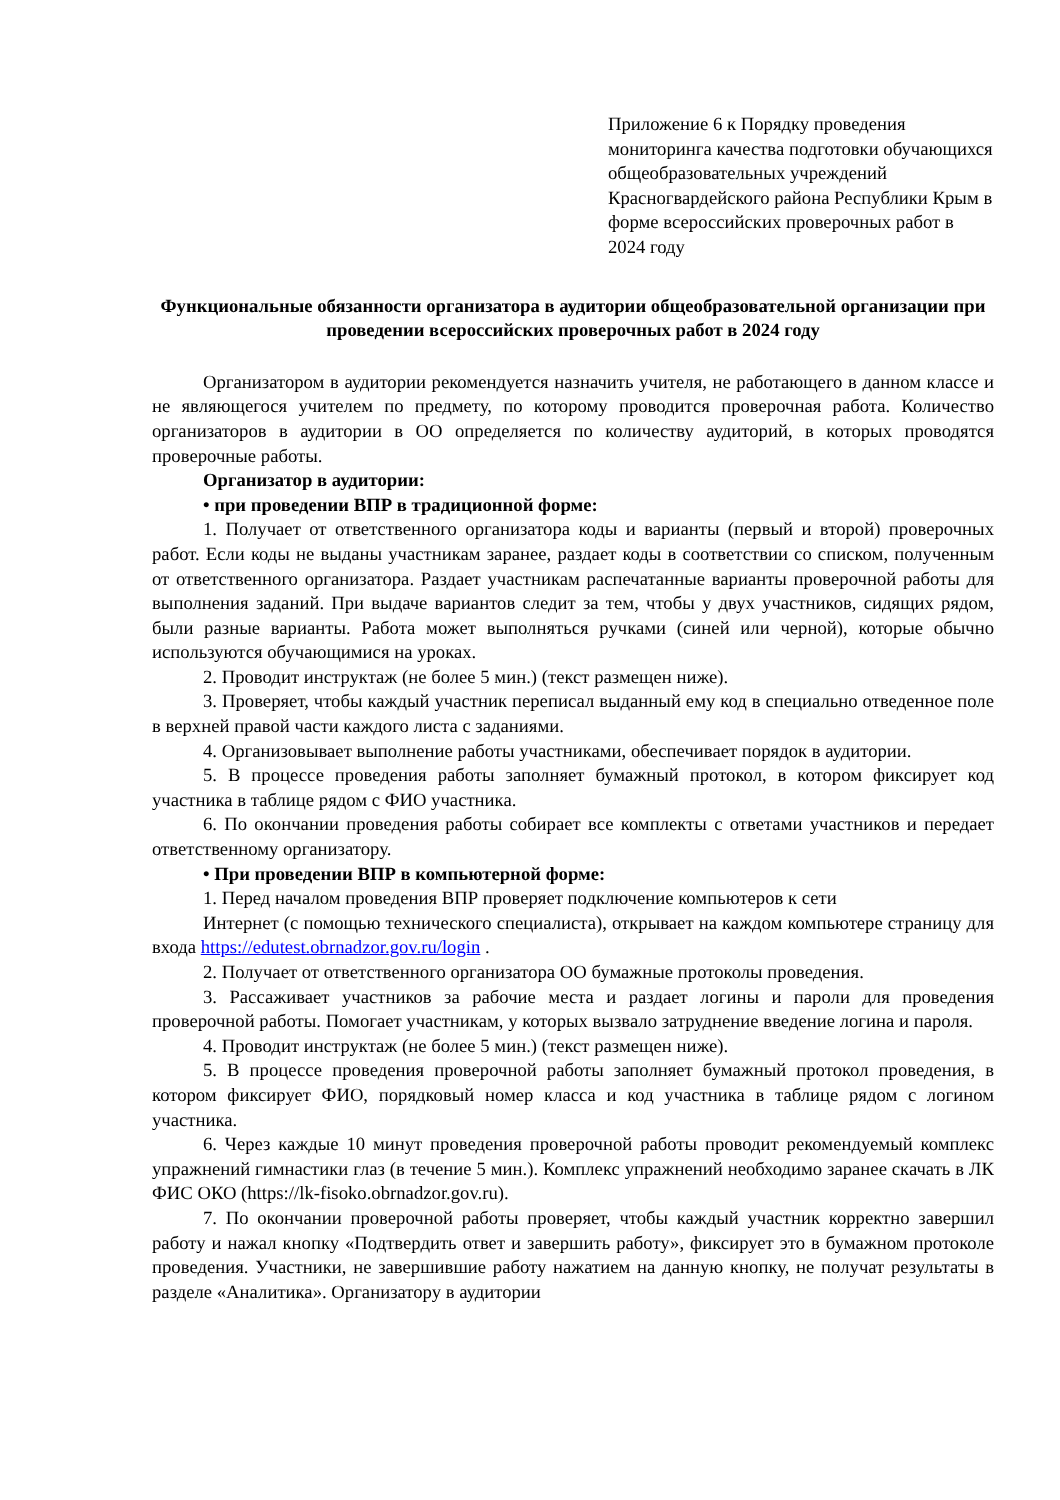Приложение 6 к Порядку проведения мониторинга качества подготовки обучающихся общеобразовательных учреждений Красногвардейского района Республики Крым в форме всероссийских проверочных работ в 2024 году
Функциональные обязанности организатора в аудитории общеобразовательной организации при проведении всероссийских проверочных работ в 2024 году
Организатором в аудитории рекомендуется назначить учителя, не работающего в данном классе и не являющегося учителем по предмету, по которому проводится проверочная работа. Количество организаторов в аудитории в ОО определяется по количеству аудиторий, в которых проводятся проверочные работы.
Организатор в аудитории:
• при проведении ВПР в традиционной форме:
1. Получает от ответственного организатора коды и варианты (первый и второй) проверочных работ. Если коды не выданы участникам заранее, раздает коды в соответствии со списком, полученным от ответственного организатора. Раздает участникам распечатанные варианты проверочной работы для выполнения заданий. При выдаче вариантов следит за тем, чтобы у двух участников, сидящих рядом, были разные варианты. Работа может выполняться ручками (синей или черной), которые обычно используются обучающимися на уроках.
2. Проводит инструктаж (не более 5 мин.) (текст размещен ниже).
3. Проверяет, чтобы каждый участник переписал выданный ему код в специально отведенное поле в верхней правой части каждого листа с заданиями.
4. Организовывает выполнение работы участниками, обеспечивает порядок в аудитории.
5. В процессе проведения работы заполняет бумажный протокол, в котором фиксирует код участника в таблице рядом с ФИО участника.
6. По окончании проведения работы собирает все комплекты с ответами участников и передает ответственному организатору.
• При проведении ВПР в компьютерной форме:
1. Перед началом проведения ВПР проверяет подключение компьютеров к сети
Интернет (с помощью технического специалиста), открывает на каждом компьютере страницу для входа https://edutest.obrnadzor.gov.ru/login .
2. Получает от ответственного организатора ОО бумажные протоколы проведения.
3. Рассаживает участников за рабочие места и раздает логины и пароли для проведения проверочной работы. Помогает участникам, у которых вызвало затруднение введение логина и пароля.
4. Проводит инструктаж (не более 5 мин.) (текст размещен ниже).
5. В процессе проведения проверочной работы заполняет бумажный протокол проведения, в котором фиксирует ФИО, порядковый номер класса и код участника в таблице рядом с логином участника.
6. Через каждые 10 минут проведения проверочной работы проводит рекомендуемый комплекс упражнений гимнастики глаз (в течение 5 мин.). Комплекс упражнений необходимо заранее скачать в ЛК ФИС ОКО (https://lk-fisoko.obrnadzor.gov.ru).
7. По окончании проверочной работы проверяет, чтобы каждый участник корректно завершил работу и нажал кнопку «Подтвердить ответ и завершить работу», фиксирует это в бумажном протоколе проведения. Участники, не завершившие работу нажатием на данную кнопку, не получат результаты в разделе «Аналитика». Организатору в аудитории